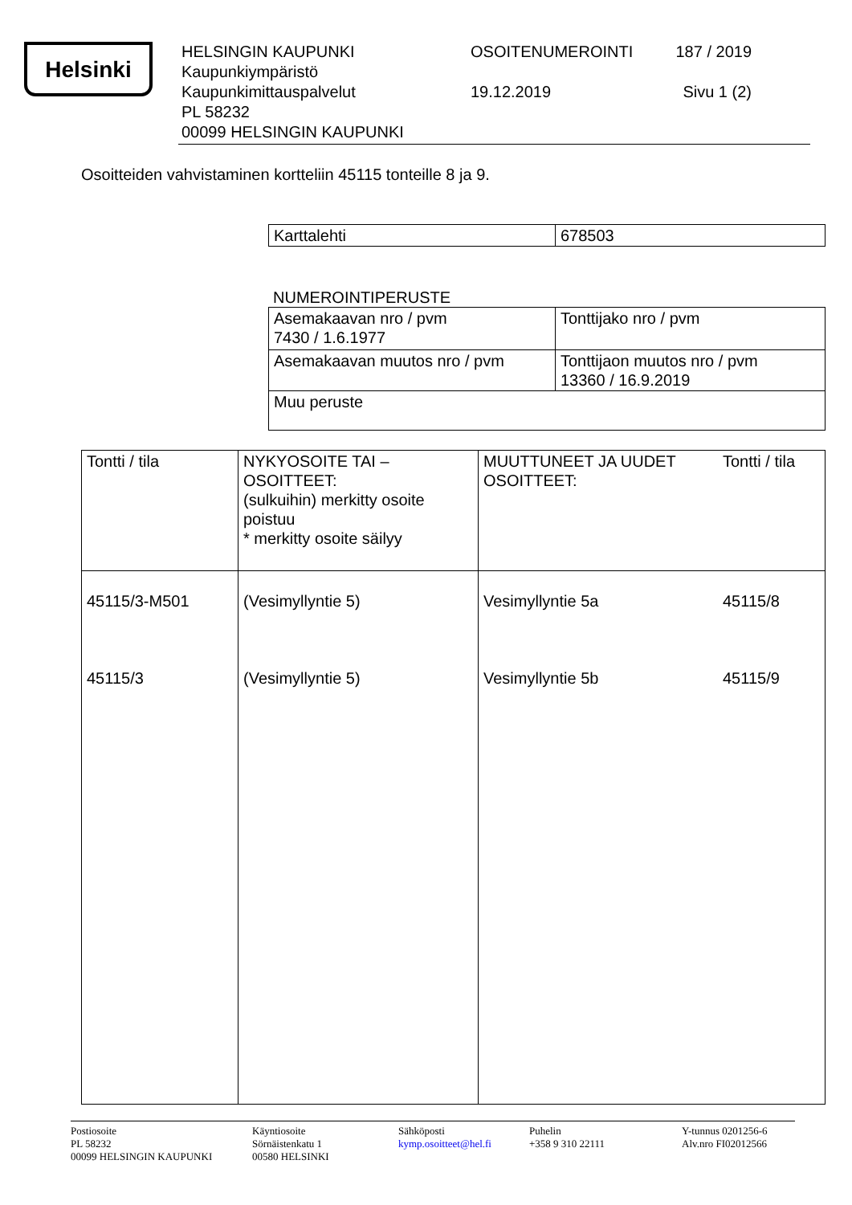Helsinki
HELSINGIN KAUPUNKI
Kaupunkiympäristö
Kaupunkimittauspalvelut
PL 58232
00099 HELSINGIN KAUPUNKI
OSOITENUMEROINTI
19.12.2019
187 / 2019
Sivu 1 (2)
Osoitteiden vahvistaminen kortteliin 45115 tonteille 8 ja 9.
| Karttalehti | 678503 |
NUMEROINTIPERUSTE
| Asemakaavan nro / pvm 7430 / 1.6.1977 | Tonttijako nro / pvm |
| Asemakaavan muutos nro / pvm | Tonttijaon muutos nro / pvm 13360 / 16.9.2019 |
| Muu peruste | |
| Tontti / tila | NYKYOSOITE TAI – OSOITTEET: (sulkuihin) merkitty osoite poistuu * merkitty osoite säilyy | MUUTTUNEET JA UUDET OSOITTEET: Tontti / tila |
| 45115/3-M501 45115/3 | (Vesimyllyntie 5) (Vesimyllyntie 5) | Vesimyllyntie 5a Vesimyllyntie 5b 45115/8 45115/9 |
Postiosoite
PL 58232
00099 HELSINGIN KAUPUNKI
Käyntiosoite
Sörnäistenkatu 1
00580 HELSINKI
Sähköposti
kymp.osoitteet@hel.fi
Puhelin
+358 9 310 22111
Y-tunnus 0201256-6
Alv.nro FI02012566